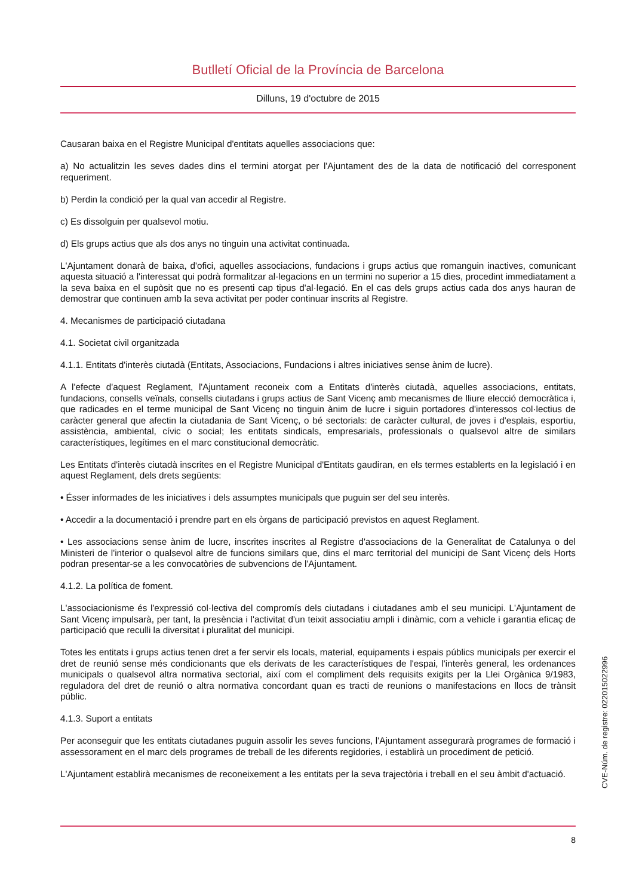Butlletí Oficial de la Província de Barcelona
Dilluns, 19 d'octubre de 2015
Causaran baixa en el Registre Municipal d'entitats aquelles associacions que:
a) No actualitzin les seves dades dins el termini atorgat per l'Ajuntament des de la data de notificació del corresponent requeriment.
b) Perdin la condició per la qual van accedir al Registre.
c) Es dissolguin per qualsevol motiu.
d) Els grups actius que als dos anys no tinguin una activitat continuada.
L'Ajuntament donarà de baixa, d'ofici, aquelles associacions, fundacions i grups actius que romanguin inactives, comunicant aquesta situació a l'interessat qui podrà formalitzar al·legacions en un termini no superior a 15 dies, procedint immediatament a la seva baixa en el supòsit que no es presenti cap tipus d'al·legació. En el cas dels grups actius cada dos anys hauran de demostrar que continuen amb la seva activitat per poder continuar inscrits al Registre.
4. Mecanismes de participació ciutadana
4.1. Societat civil organitzada
4.1.1. Entitats d'interès ciutadà (Entitats, Associacions, Fundacions i altres iniciatives sense ànim de lucre).
A l'efecte d'aquest Reglament, l'Ajuntament reconeix com a Entitats d'interès ciutadà, aquelles associacions, entitats, fundacions, consells veïnals, consells ciutadans i grups actius de Sant Vicenç amb mecanismes de lliure elecció democràtica i, que radicades en el terme municipal de Sant Vicenç no tinguin ànim de lucre i siguin portadores d'interessos col·lectius de caràcter general que afectin la ciutadania de Sant Vicenç, o bé sectorials: de caràcter cultural, de joves i d'esplais, esportiu, assistència, ambiental, cívic o social; les entitats sindicals, empresarials, professionals o qualsevol altre de similars característiques, legítimes en el marc constitucional democràtic.
Les Entitats d'interès ciutadà inscrites en el Registre Municipal d'Entitats gaudiran, en els termes establerts en la legislació i en aquest Reglament, dels drets següents:
• Ésser informades de les iniciatives i dels assumptes municipals que puguin ser del seu interès.
• Accedir a la documentació i prendre part en els òrgans de participació previstos en aquest Reglament.
• Les associacions sense ànim de lucre, inscrites inscrites al Registre d'associacions de la Generalitat de Catalunya o del Ministeri de l'interior o qualsevol altre de funcions similars que, dins el marc territorial del municipi de Sant Vicenç dels Horts podran presentar-se a les convocatòries de subvencions de l'Ajuntament.
4.1.2. La política de foment.
L'associacionisme és l'expressió col·lectiva del compromís dels ciutadans i ciutadanes amb el seu municipi. L'Ajuntament de Sant Vicenç impulsarà, per tant, la presència i l'activitat d'un teixit associatiu ampli i dinàmic, com a vehicle i garantia eficaç de participació que reculli la diversitat i pluralitat del municipi.
Totes les entitats i grups actius tenen dret a fer servir els locals, material, equipaments i espais públics municipals per exercir el dret de reunió sense més condicionants que els derivats de les característiques de l'espai, l'interès general, les ordenances municipals o qualsevol altra normativa sectorial, així com el compliment dels requisits exigits per la Llei Orgànica 9/1983, reguladora del dret de reunió o altra normativa concordant quan es tracti de reunions o manifestacions en llocs de trànsit públic.
4.1.3. Suport a entitats
Per aconseguir que les entitats ciutadanes puguin assolir les seves funcions, l'Ajuntament assegurarà programes de formació i assessorament en el marc dels programes de treball de les diferents regidories, i establirà un procediment de petició.
L'Ajuntament establirà mecanismes de reconeixement a les entitats per la seva trajectòria i treball en el seu àmbit d'actuació.
8
CVE-Núm. de registre: 022015022996